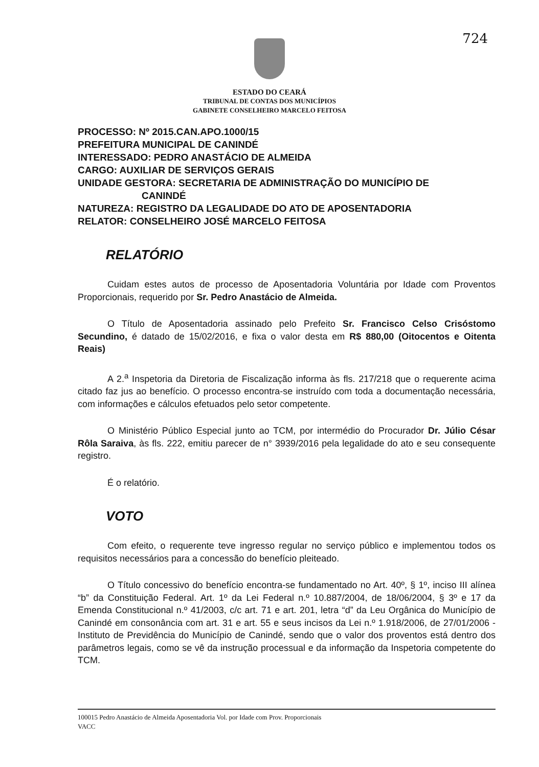724
ESTADO DO CEARÁ
TRIBUNAL DE CONTAS DOS MUNICÍPIOS
GABINETE CONSELHEIRO MARCELO FEITOSA
PROCESSO: Nº 2015.CAN.APO.1000/15
PREFEITURA MUNICIPAL DE CANINDÉ
INTERESSADO: PEDRO ANASTÁCIO DE ALMEIDA
CARGO: AUXILIAR DE SERVIÇOS GERAIS
UNIDADE GESTORA: SECRETARIA DE ADMINISTRAÇÃO DO MUNICÍPIO DE
CANINDÉ
NATUREZA: REGISTRO DA LEGALIDADE DO ATO DE APOSENTADORIA
RELATOR: CONSELHEIRO JOSÉ MARCELO FEITOSA
RELATÓRIO
Cuidam estes autos de processo de Aposentadoria Voluntária por Idade com Proventos Proporcionais, requerido por Sr. Pedro Anastácio de Almeida.
O Título de Aposentadoria assinado pelo Prefeito Sr. Francisco Celso Crisóstomo Secundino, é datado de 15/02/2016, e fixa o valor desta em R$ 880,00 (Oitocentos e Oitenta Reais)
A 2.<sup>a</sup> Inspetoria da Diretoria de Fiscalização informa às fls. 217/218 que o requerente acima citado faz jus ao benefício. O processo encontra-se instruído com toda a documentação necessária, com informações e cálculos efetuados pelo setor competente.
O Ministério Público Especial junto ao TCM, por intermédio do Procurador Dr. Júlio César Rôla Saraiva, às fls. 222, emitiu parecer de n° 3939/2016 pela legalidade do ato e seu consequente registro.
É o relatório.
VOTO
Com efeito, o requerente teve ingresso regular no serviço público e implementou todos os requisitos necessários para a concessão do benefício pleiteado.
O Título concessivo do benefício encontra-se fundamentado no Art. 40º, § 1º, inciso III alínea “b” da Constituição Federal. Art. 1º da Lei Federal n.º 10.887/2004, de 18/06/2004, § 3º e 17 da Emenda Constitucional n.º 41/2003, c/c art. 71 e art. 201, letra “d” da Leu Orgânica do Município de Canindé em consonância com art. 31 e art. 55 e seus incisos da Lei n.º 1.918/2006, de 27/01/2006 - Instituto de Previdência do Município de Canindé, sendo que o valor dos proventos está dentro dos parâmetros legais, como se vê da instrução processual e da informação da Inspetoria competente do TCM.
100015 Pedro Anastácio de Almeida Aposentadoria Vol. por Idade com Prov. Proporcionais
VACC